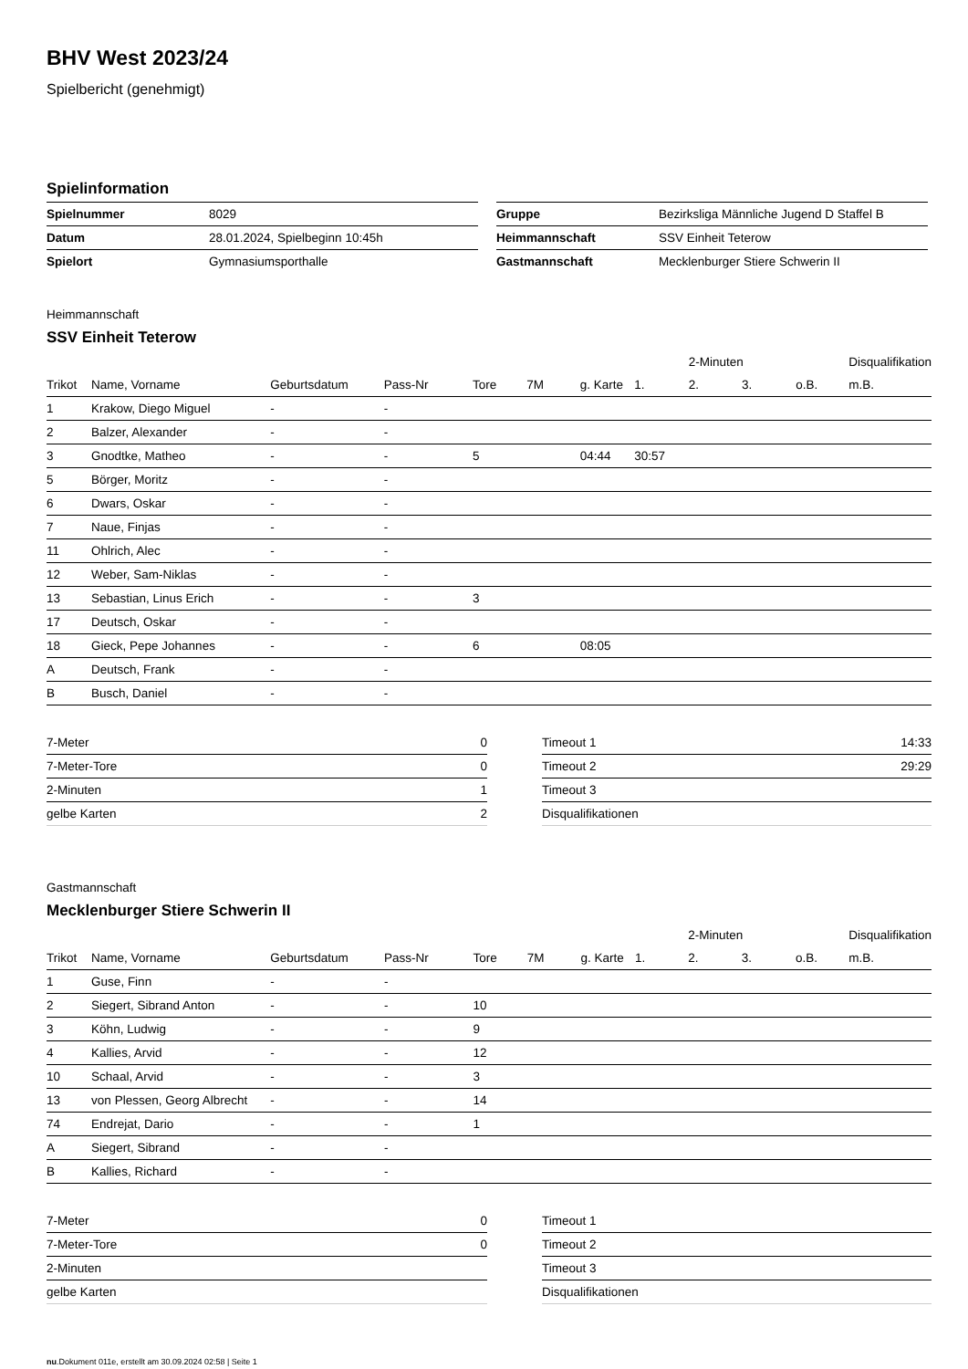BHV West 2023/24
Spielbericht (genehmigt)
Spielinformation
| Spielnummer | 8029 |
| Datum | 28.01.2024, Spielbeginn 10:45h |
| Spielort | Gymnasiumsporthalle |
| Gruppe | Bezirksliga Männliche Jugend D Staffel B |
| Heimmannschaft | SSV Einheit Teterow |
| Gastmannschaft | Mecklenburger Stiere Schwerin II |
Heimmannschaft
SSV Einheit Teterow
| | | | | | | | | 2-Minuten | | | Disqualifikation |
| --- | --- | --- | --- | --- | --- | --- | --- | --- | --- | --- | --- |
| Trikot | Name, Vorname | Geburtsdatum | Pass-Nr | Tore | 7M | g. Karte | 1. | 2. | 3. | o.B. | m.B. |
| 1 | Krakow, Diego Miguel | - | - | | | | | | | | |
| 2 | Balzer, Alexander | - | - | | | | | | | | |
| 3 | Gnodtke, Matheo | - | - | 5 | | 04:44 | 30:57 | | | | |
| 5 | Börger, Moritz | - | - | | | | | | | | |
| 6 | Dwars, Oskar | - | - | | | | | | | | |
| 7 | Naue, Finjas | - | - | | | | | | | | |
| 11 | Ohlrich, Alec | - | - | | | | | | | | |
| 12 | Weber, Sam-Niklas | - | - | | | | | | | | |
| 13 | Sebastian, Linus Erich | - | - | 3 | | | | | | | |
| 17 | Deutsch, Oskar | - | - | | | | | | | | |
| 18 | Gieck, Pepe Johannes | - | - | 6 | | 08:05 | | | | | |
| A | Deutsch, Frank | - | - | | | | | | | | |
| B | Busch, Daniel | - | - | | | | | | | | |
| 7-Meter | 0 |
| 7-Meter-Tore | 0 |
| 2-Minuten | 1 |
| gelbe Karten | 2 |
| Timeout 1 | 14:33 |
| Timeout 2 | 29:29 |
| Timeout 3 | |
| Disqualifikationen | |
Gastmannschaft
Mecklenburger Stiere Schwerin II
| | | | | | | | | 2-Minuten | | | Disqualifikation |
| --- | --- | --- | --- | --- | --- | --- | --- | --- | --- | --- | --- |
| Trikot | Name, Vorname | Geburtsdatum | Pass-Nr | Tore | 7M | g. Karte | 1. | 2. | 3. | o.B. | m.B. |
| 1 | Guse, Finn | - | - | | | | | | | | |
| 2 | Siegert, Sibrand Anton | - | - | 10 | | | | | | | |
| 3 | Köhn, Ludwig | - | - | 9 | | | | | | | |
| 4 | Kallies, Arvid | - | - | 12 | | | | | | | |
| 10 | Schaal, Arvid | - | - | 3 | | | | | | | |
| 13 | von Plessen, Georg Albrecht | - | - | 14 | | | | | | | |
| 74 | Endrejat, Dario | - | - | 1 | | | | | | | |
| A | Siegert, Sibrand | - | - | | | | | | | | |
| B | Kallies, Richard | - | - | | | | | | | | |
| 7-Meter | 0 |
| 7-Meter-Tore | 0 |
| 2-Minuten | |
| gelbe Karten | |
| Timeout 1 | |
| Timeout 2 | |
| Timeout 3 | |
| Disqualifikationen | |
nu.Dokument 011e, erstellt am 30.09.2024 02:58 | Seite 1